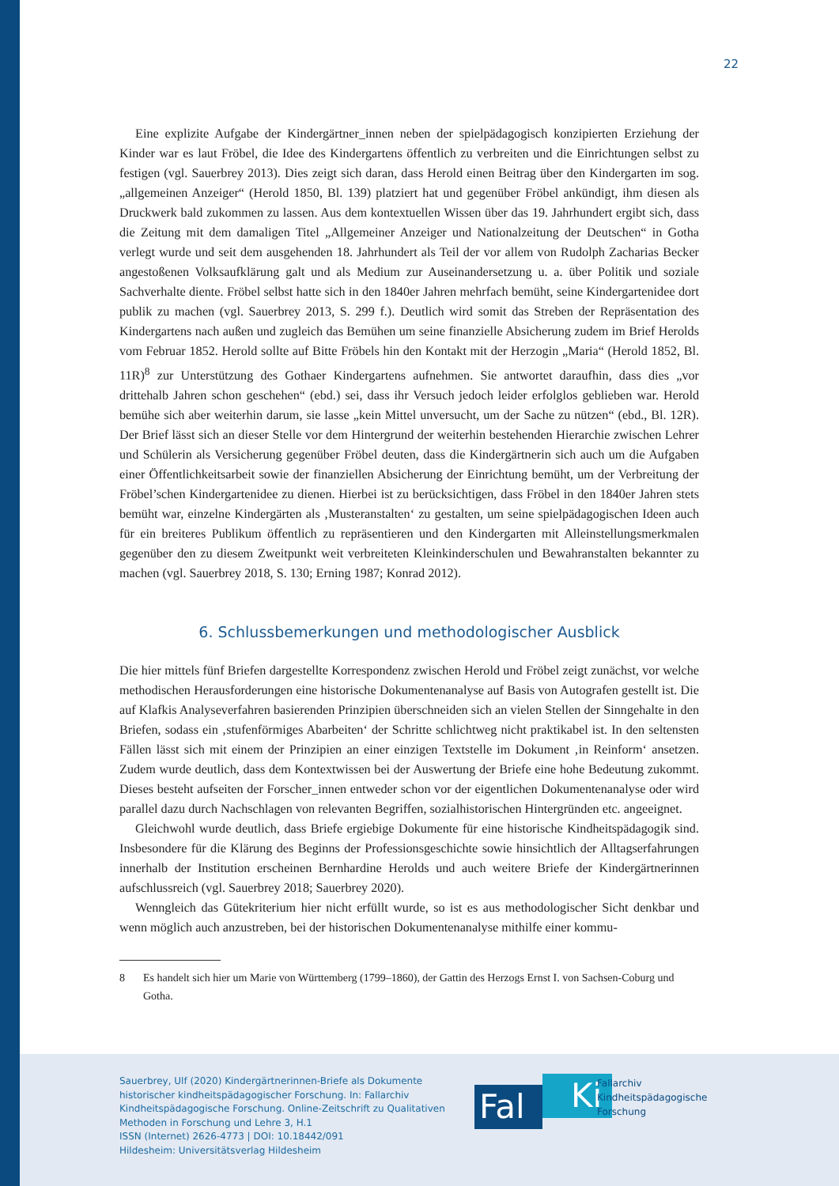22
Eine explizite Aufgabe der Kindergärtner_innen neben der spielpädagogisch konzipierten Erziehung der Kinder war es laut Fröbel, die Idee des Kindergartens öffentlich zu verbreiten und die Einrichtungen selbst zu festigen (vgl. Sauerbrey 2013). Dies zeigt sich daran, dass Herold einen Beitrag über den Kindergarten im sog. „allgemeinen Anzeiger“ (Herold 1850, Bl. 139) platziert hat und gegenüber Fröbel ankündigt, ihm diesen als Druckwerk bald zukommen zu lassen. Aus dem kontextuellen Wissen über das 19. Jahrhundert ergibt sich, dass die Zeitung mit dem damaligen Titel „Allgemeiner Anzeiger und Nationalzeitung der Deutschen“ in Gotha verlegt wurde und seit dem ausgehenden 18. Jahrhundert als Teil der vor allem von Rudolph Zacharias Becker angestoßenen Volksaufklärung galt und als Medium zur Auseinandersetzung u. a. über Politik und soziale Sachverhalte diente. Fröbel selbst hatte sich in den 1840er Jahren mehrfach bemüht, seine Kindergartenidee dort publik zu machen (vgl. Sauerbrey 2013, S. 299 f.). Deutlich wird somit das Streben der Repräsentation des Kindergartens nach außen und zugleich das Bemühen um seine finanzielle Absicherung zudem im Brief Herolds vom Februar 1852. Herold sollte auf Bitte Fröbels hin den Kontakt mit der Herzogin „Maria“ (Herold 1852, Bl. 11R)<sup>8</sup> zur Unterstützung des Gothaer Kindergartens aufnehmen. Sie antwortet daraufhin, dass dies „vor drittehalb Jahren schon geschehen“ (ebd.) sei, dass ihr Versuch jedoch leider erfolglos geblieben war. Herold bemühe sich aber weiterhin darum, sie lasse „kein Mittel unversucht, um der Sache zu nützen“ (ebd., Bl. 12R). Der Brief lässt sich an dieser Stelle vor dem Hintergrund der weiterhin bestehenden Hierarchie zwischen Lehrer und Schülerin als Versicherung gegenüber Fröbel deuten, dass die Kindergärtnerin sich auch um die Aufgaben einer Öffentlichkeitsarbeit sowie der finanziellen Absicherung der Einrichtung bemüht, um der Verbreitung der Fröbel’schen Kindergartenidee zu dienen. Hierbei ist zu berücksichtigen, dass Fröbel in den 1840er Jahren stets bemüht war, einzelne Kindergärten als ‚Musteranstalten‘ zu gestalten, um seine spielpädagogischen Ideen auch für ein breiteres Publikum öffentlich zu repräsentieren und den Kindergarten mit Alleinstellungsmerkmalen gegenüber den zu diesem Zweitpunkt weit verbreiteten Kleinkinderschulen und Bewahranstalten bekannter zu machen (vgl. Sauerbrey 2018, S. 130; Erning 1987; Konrad 2012).
6. Schlussbemerkungen und methodologischer Ausblick
Die hier mittels fünf Briefen dargestellte Korrespondenz zwischen Herold und Fröbel zeigt zunächst, vor welche methodischen Herausforderungen eine historische Dokumentenanalyse auf Basis von Autografen gestellt ist. Die auf Klafkis Analyseverfahren basierenden Prinzipien überschneiden sich an vielen Stellen der Sinngehalte in den Briefen, sodass ein ‚stufenförmiges Abarbeiten‘ der Schritte schlichtweg nicht praktikabel ist. In den seltensten Fällen lässt sich mit einem der Prinzipien an einer einzigen Textstelle im Dokument ‚in Reinform‘ ansetzen. Zudem wurde deutlich, dass dem Kontextwissen bei der Auswertung der Briefe eine hohe Bedeutung zukommt. Dieses besteht aufseiten der Forscher_innen entweder schon vor der eigentlichen Dokumentenanalyse oder wird parallel dazu durch Nachschlagen von relevanten Begriffen, sozialhistorischen Hintergründen etc. angeeignet.
Gleichwohl wurde deutlich, dass Briefe ergiebige Dokumente für eine historische Kindheitspädagogik sind. Insbesondere für die Klärung des Beginns der Professionsgeschichte sowie hinsichtlich der Alltagserfahrungen innerhalb der Institution erscheinen Bernhardine Herolds und auch weitere Briefe der Kindergärtnerinnen aufschlussreich (vgl. Sauerbrey 2018; Sauerbrey 2020).
Wenngleich das Gütekriterium hier nicht erfüllt wurde, so ist es aus methodologischer Sicht denkbar und wenn möglich auch anzustreben, bei der historischen Dokumentenanalyse mithilfe einer kommu-
8 Es handelt sich hier um Marie von Württemberg (1799–1860), der Gattin des Herzogs Ernst I. von Sachsen-Coburg und Gotha.
Sauerbrey, Ulf (2020) Kindergärtnerinnen-Briefe als Dokumente
historischer kindheitspädagogischer Forschung. In: Fallarchiv
Kindheitspädagogische Forschung. Online-Zeitschrift zu Qualitativen
Methoden in Forschung und Lehre 3, H.1
ISSN (Internet) 2626-4773 | DOI: 10.18442/091
Hildesheim: Universitätsverlag Hildesheim
Ki
Fal
Fallarchiv
Kindheitspädagogische
Forschung